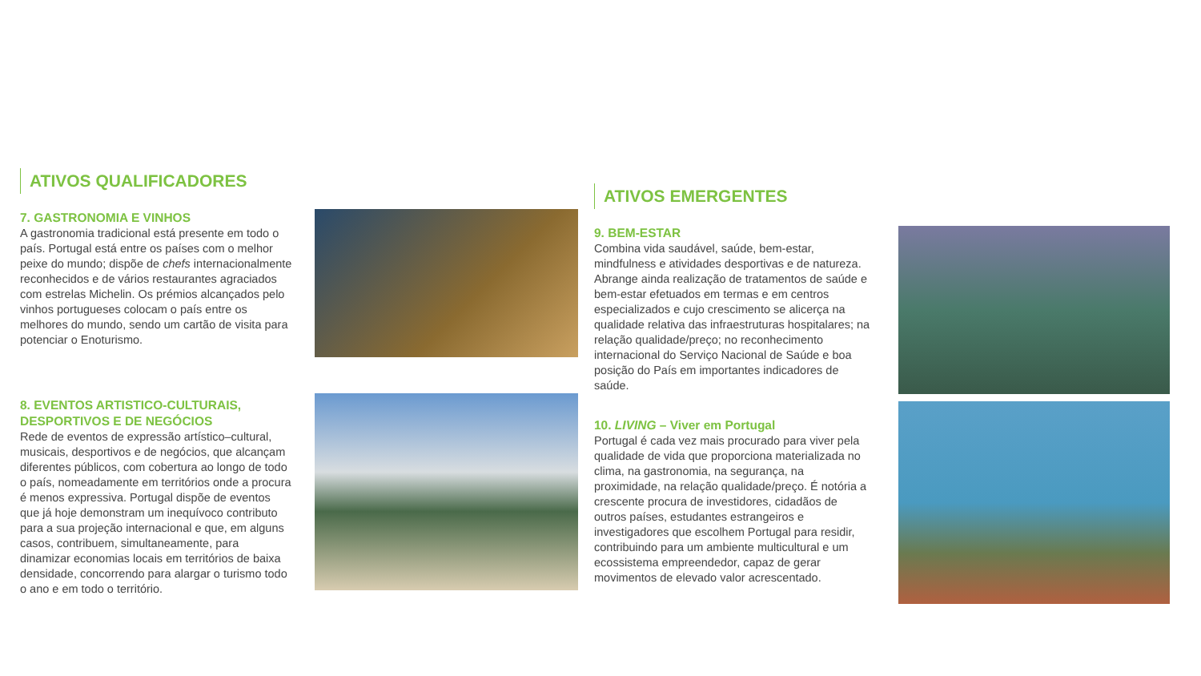ATIVOS QUALIFICADORES
7. GASTRONOMIA E VINHOS
A gastronomia tradicional está presente em todo o país. Portugal está entre os países com o melhor peixe do mundo; dispõe de chefs internacionalmente reconhecidos e de vários restaurantes agraciados com estrelas Michelin. Os prémios alcançados pelo vinhos portugueses colocam o país entre os melhores do mundo, sendo um cartão de visita para potenciar o Enoturismo.
8. EVENTOS ARTISTICO-CULTURAIS, DESPORTIVOS E DE NEGÓCIOS
Rede de eventos de expressão artístico–cultural, musicais, desportivos e de negócios, que alcançam diferentes públicos, com cobertura ao longo de todo o país, nomeadamente em territórios onde a procura é menos expressiva. Portugal dispõe de eventos que já hoje demonstram um inequívoco contributo para a sua projeção internacional e que, em alguns casos, contribuem, simultaneamente, para dinamizar economias locais em territórios de baixa densidade, concorrendo para alargar o turismo todo o ano e em todo o território.
ATIVOS EMERGENTES
9. BEM-ESTAR
Combina vida saudável, saúde, bem-estar, mindfulness e atividades desportivas e de natureza. Abrange ainda realização de tratamentos de saúde e bem-estar efetuados em termas e em centros especializados e cujo crescimento se alicerça na qualidade relativa das infraestruturas hospitalares; na relação qualidade/preço; no reconhecimento internacional do Serviço Nacional de Saúde e boa posição do País em importantes indicadores de saúde.
10. LIVING – Viver em Portugal
Portugal é cada vez mais procurado para viver pela qualidade de vida que proporciona materializada no clima, na gastronomia, na segurança, na proximidade, na relação qualidade/preço. É notória a crescente procura de investidores, cidadãos de outros países, estudantes estrangeiros e investigadores que escolhem Portugal para residir, contribuindo para um ambiente multicultural e um ecossistema empreendedor, capaz de gerar movimentos de elevado valor acrescentado.